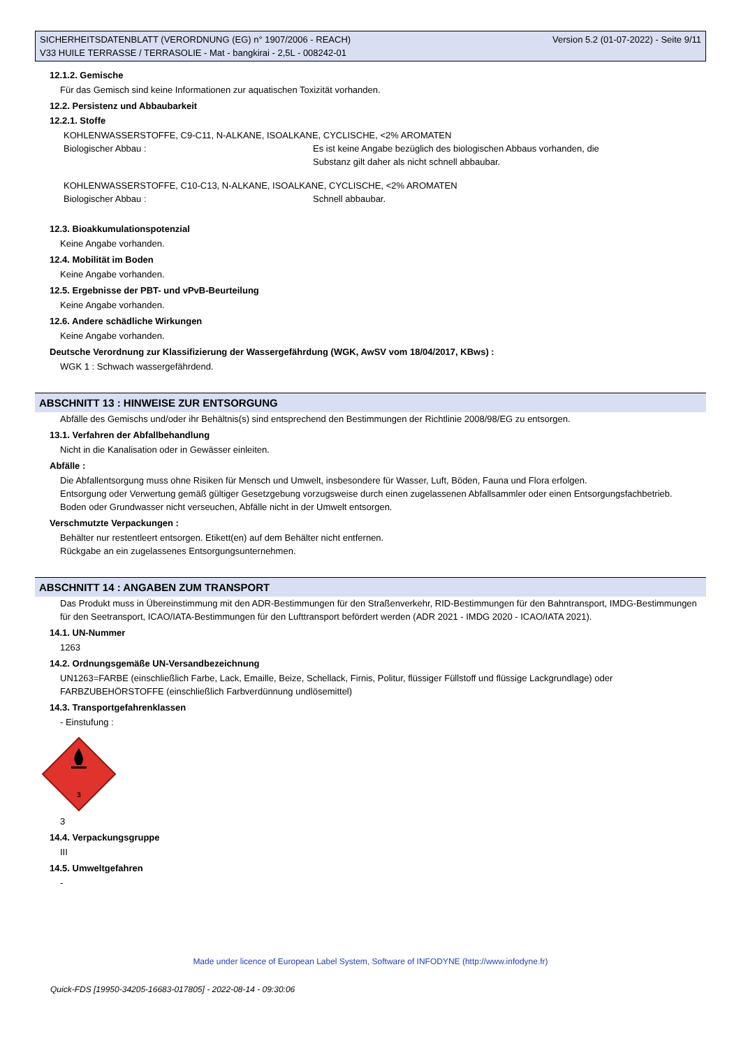SICHERHEITSDATENBLATT (VERORDNUNG (EG) n° 1907/2006 - REACH) Version 5.2 (01-07-2022) - Seite 9/11
V33 HUILE TERRASSE / TERRASOLIE - Mat - bangkirai - 2,5L - 008242-01
12.1.2. Gemische
Für das Gemisch sind keine Informationen zur aquatischen Toxizität vorhanden.
12.2. Persistenz und Abbaubarkeit
12.2.1. Stoffe
KOHLENWASSERSTOFFE, C9-C11, N-ALKANE, ISOALKANE, CYCLISCHE, <2% AROMATEN
Biologischer Abbau : Es ist keine Angabe bezüglich des biologischen Abbaus vorhanden, die
Substanz gilt daher als nicht schnell abbaubar.
KOHLENWASSERSTOFFE, C10-C13, N-ALKANE, ISOALKANE, CYCLISCHE, <2% AROMATEN
Biologischer Abbau : Schnell abbaubar.
12.3. Bioakkumulationspotenzial
Keine Angabe vorhanden.
12.4. Mobilität im Boden
Keine Angabe vorhanden.
12.5. Ergebnisse der PBT- und vPvB-Beurteilung
Keine Angabe vorhanden.
12.6. Andere schädliche Wirkungen
Keine Angabe vorhanden.
Deutsche Verordnung zur Klassifizierung der Wassergefährdung (WGK, AwSV vom 18/04/2017, KBws) :
WGK 1 : Schwach wassergefährdend.
ABSCHNITT 13 : HINWEISE ZUR ENTSORGUNG
Abfälle des Gemischs und/oder ihr Behältnis(s) sind entsprechend den Bestimmungen der Richtlinie 2008/98/EG zu entsorgen.
13.1. Verfahren der Abfallbehandlung
Nicht in die Kanalisation oder in Gewässer einleiten.
Abfälle :
Die Abfallentsorgung muss ohne Risiken für Mensch und Umwelt, insbesondere für Wasser, Luft, Böden, Fauna und Flora erfolgen.
Entsorgung oder Verwertung gemäß gültiger Gesetzgebung vorzugsweise durch einen zugelassenen Abfallsammler oder einen Entsorgungsfachbetrieb.
Boden oder Grundwasser nicht verseuchen, Abfälle nicht in der Umwelt entsorgen.
Verschmutzte Verpackungen :
Behälter nur restentleert entsorgen. Etikett(en) auf dem Behälter nicht entfernen.
Rückgabe an ein zugelassenes Entsorgungsunternehmen.
ABSCHNITT 14 : ANGABEN ZUM TRANSPORT
Das Produkt muss in Übereinstimmung mit den ADR-Bestimmungen für den Straßenverkehr, RID-Bestimmungen für den Bahntransport, IMDG-Bestimmungen für den Seetransport, ICAO/IATA-Bestimmungen für den Lufttransport befördert werden (ADR 2021 - IMDG 2020 - ICAO/IATA 2021).
14.1. UN-Nummer
1263
14.2. Ordnungsgemäße UN-Versandbezeichnung
UN1263=FARBE (einschließlich Farbe, Lack, Emaille, Beize, Schellack, Firnis, Politur, flüssiger Füllstoff und flüssige Lackgrundlage) oder FARBZUBEHÖRSTOFFE (einschließlich Farbverdünnung undlösemittel)
14.3. Transportgefahrenklassen
- Einstufung :
3
3
14.4. Verpackungsgruppe
III
14.5. Umweltgefahren
-
Made under licence of European Label System, Software of INFODYNE (http://www.infodyne.fr)
Quick-FDS [19950-34205-16683-017805] - 2022-08-14 - 09:30:06